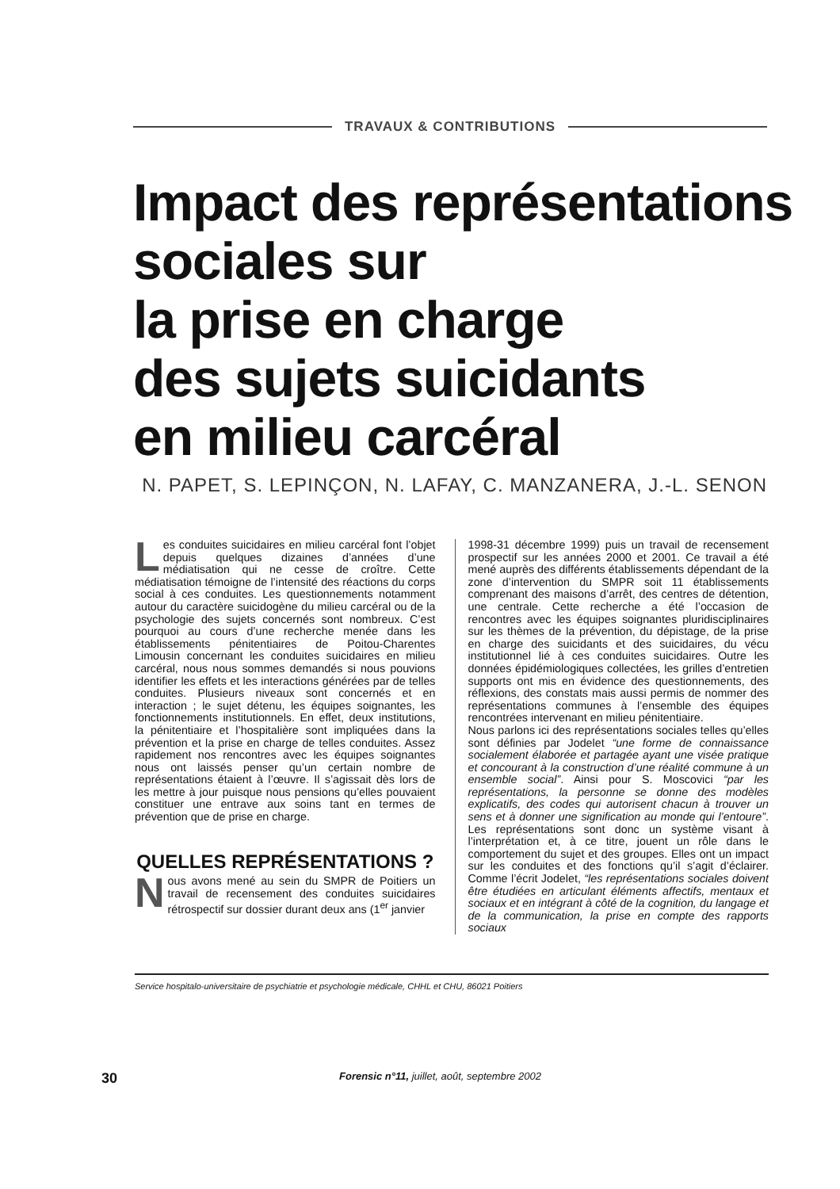TRAVAUX & CONTRIBUTIONS
Impact des représentations
sociales sur
la prise en charge
des sujets suicidants
en milieu carcéral
N. PAPET, S. LEPINÇON, N. LAFAY, C. MANZANERA, J.-L. SENON
Les conduites suicidaires en milieu carcéral font l’objet depuis quelques dizaines d’années d’une médiatisation qui ne cesse de croître. Cette médiatisation témoigne de l’intensité des réactions du corps social à ces conduites. Les questionnements notamment autour du caractère suicidogène du milieu carcéral ou de la psychologie des sujets concernés sont nombreux. C’est pourquoi au cours d’une recherche menée dans les établissements pénitentiaires de Poitou-Charentes Limousin concernant les conduites suicidaires en milieu carcéral, nous nous sommes demandés si nous pouvions identifier les effets et les interactions générées par de telles conduites. Plusieurs niveaux sont concernés et en interaction ; le sujet détenu, les équipes soignantes, les fonctionnements institutionnels. En effet, deux institutions, la pénitentiaire et l’hospitalière sont impliquées dans la prévention et la prise en charge de telles conduites. Assez rapidement nos rencontres avec les équipes soignantes nous ont laissés penser qu’un certain nombre de représentations étaient à l’œuvre. Il s’agissait dès lors de les mettre à jour puisque nous pensions qu’elles pouvaient constituer une entrave aux soins tant en termes de prévention que de prise en charge.
QUELLES REPRÉSENTATIONS ?
Nous avons mené au sein du SMPR de Poitiers un travail de recensement des conduites suicidaires rétrospectif sur dossier durant deux ans (1<sup>er</sup> janvier
1998-31 décembre 1999) puis un travail de recensement prospectif sur les années 2000 et 2001. Ce travail a été mené auprès des différents établissements dépendant de la zone d’intervention du SMPR soit 11 établissements comprenant des maisons d’arrêt, des centres de détention, une centrale. Cette recherche a été l’occasion de rencontres avec les équipes soignantes pluridisciplinaires sur les thèmes de la prévention, du dépistage, de la prise en charge des suicidants et des suicidaires, du vécu institutionnel lié à ces conduites suicidaires. Outre les données épidémiologiques collectées, les grilles d’entretien supports ont mis en évidence des questionnements, des réflexions, des constats mais aussi permis de nommer des représentations communes à l’ensemble des équipes rencontrées intervenant en milieu pénitentiaire.
Nous parlons ici des représentations sociales telles qu’elles sont définies par Jodelet “une forme de connaissance socialement élaborée et partagée ayant une visée pratique et concourant à la construction d’une réalité commune à un ensemble social”. Ainsi pour S. Moscovici “par les représentations, la personne se donne des modèles explicatifs, des codes qui autorisent chacun à trouver un sens et à donner une signification au monde qui l’entoure”. Les représentations sont donc un système visant à l’interprétation et, à ce titre, jouent un rôle dans le comportement du sujet et des groupes. Elles ont un impact sur les conduites et des fonctions qu’il s’agit d’éclairer. Comme l’écrit Jodelet, “les représentations sociales doivent être étudiées en articulant éléments affectifs, mentaux et sociaux et en intégrant à côté de la cognition, du langage et de la communication, la prise en compte des rapports sociaux
Service hospitalo-universitaire de psychiatrie et psychologie médicale, CHHL et CHU, 86021 Poitiers
30 Forensic n°11, juillet, août, septembre 2002